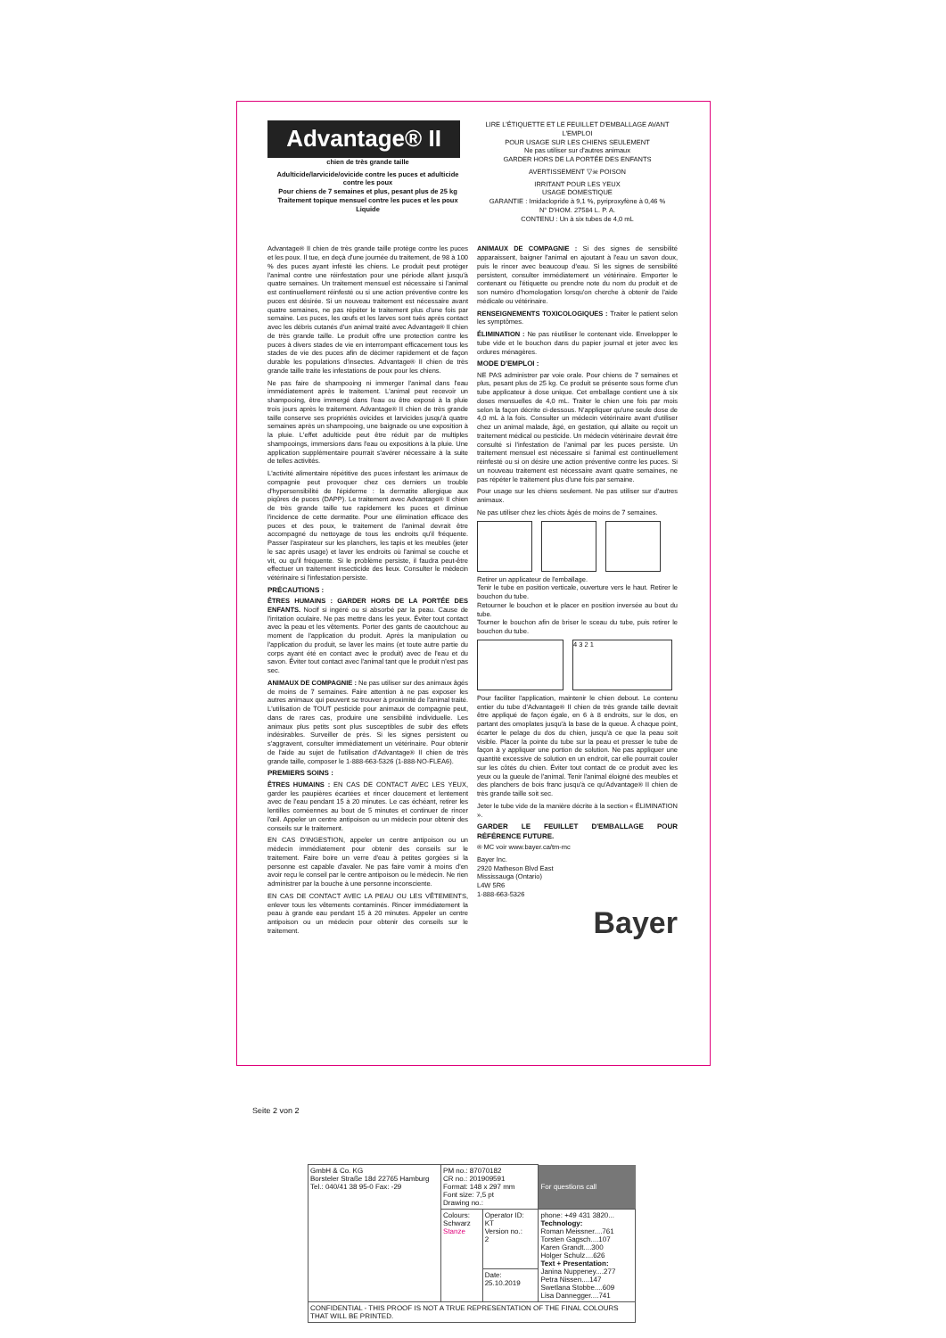Advantage® II
chien de très grande taille
Adulticide/larvicide/ovicide contre les puces et adulticide contre les poux
Pour chiens de 7 semaines et plus, pesant plus de 25 kg
Traitement topique mensuel contre les puces et les poux
Liquide
LIRE L'ÉTIQUETTE ET LE FEUILLET D'EMBALLAGE AVANT L'EMPLOI
POUR USAGE SUR LES CHIENS SEULEMENT
Ne pas utiliser sur d'autres animaux
GARDER HORS DE LA PORTÉE DES ENFANTS
AVERTISSEMENT ▽☠ POISON
IRRITANT POUR LES YEUX
USAGE DOMESTIQUE
GARANTIE : Imidaclopride à 9,1 %, pyriproxyfène à 0,46 %
N° D'HOM. 27584 L. P. A.
CONTENU : Un à six tubes de 4,0 mL
Advantage® II chien de très grande taille protège contre les puces et les poux. Il tue, en deçà d'une journée du traitement, de 98 à 100 % des puces ayant infesté les chiens. Le produit peut protéger l'animal contre une réinfestation pour une période allant jusqu'à quatre semaines. Un traitement mensuel est nécessaire si l'animal est continuellement réinfesté ou si une action préventive contre les puces est désirée. Si un nouveau traitement est nécessaire avant quatre semaines, ne pas répéter le traitement plus d'une fois par semaine. Les puces, les œufs et les larves sont tués après contact avec les débris cutanés d'un animal traité avec Advantage® II chien de très grande taille. Le produit offre une protection contre les puces à divers stades de vie en interrompant efficacement tous les stades de vie des puces afin de décimer rapidement et de façon durable les populations d'insectes. Advantage® II chien de très grande taille traite les infestations de poux pour les chiens.
Ne pas faire de shampooing ni immerger l'animal dans l'eau immédiatement après le traitement. L'animal peut recevoir un shampooing, être immergé dans l'eau ou être exposé à la pluie trois jours après le traitement. Advantage® II chien de très grande taille conserve ses propriétés ovicides et larvicides jusqu'à quatre semaines après un shampooing, une baignade ou une exposition à la pluie. L'effet adulticide peut être réduit par de multiples shampooings, immersions dans l'eau ou expositions à la pluie. Une application supplémentaire pourrait s'avérer nécessaire à la suite de telles activités.
L'activité alimentaire répétitive des puces infestant les animaux de compagnie peut provoquer chez ces derniers un trouble d'hypersensibilité de l'épiderme : la dermatite allergique aux piqûres de puces (DAPP). Le traitement avec Advantage® II chien de très grande taille tue rapidement les puces et diminue l'incidence de cette dermatite. Pour une élimination efficace des puces et des poux, le traitement de l'animal devrait être accompagné du nettoyage de tous les endroits qu'il fréquente. Passer l'aspirateur sur les planchers, les tapis et les meubles (jeter le sac après usage) et laver les endroits où l'animal se couche et vit, ou qu'il fréquente. Si le problème persiste, il faudra peut-être effectuer un traitement insecticide des lieux. Consulter le médecin vétérinaire si l'infestation persiste.
PRÉCAUTIONS :
ÊTRES HUMAINS : GARDER HORS DE LA PORTÉE DES ENFANTS. Nocif si ingéré ou si absorbé par la peau. Cause de l'irritation oculaire. Ne pas mettre dans les yeux. Éviter tout contact avec la peau et les vêtements. Porter des gants de caoutchouc au moment de l'application du produit. Après la manipulation ou l'application du produit, se laver les mains (et toute autre partie du corps ayant été en contact avec le produit) avec de l'eau et du savon. Éviter tout contact avec l'animal tant que le produit n'est pas sec.
ANIMAUX DE COMPAGNIE : Ne pas utiliser sur des animaux âgés de moins de 7 semaines. Faire attention à ne pas exposer les autres animaux qui peuvent se trouver à proximité de l'animal traité. L'utilisation de TOUT pesticide pour animaux de compagnie peut, dans de rares cas, produire une sensibilité individuelle. Les animaux plus petits sont plus susceptibles de subir des effets indésirables. Surveiller de près. Si les signes persistent ou s'aggravent, consulter immédiatement un vétérinaire. Pour obtenir de l'aide au sujet de l'utilisation d'Advantage® II chien de très grande taille, composer le 1-888-663-5326 (1-888-NO-FLEA6).
PREMIERS SOINS :
ÊTRES HUMAINS : EN CAS DE CONTACT AVEC LES YEUX, garder les paupières écartées et rincer doucement et lentement avec de l'eau pendant 15 à 20 minutes. Le cas échéant, retirer les lentilles cornéennes au bout de 5 minutes et continuer de rincer l'œil. Appeler un centre antipoison ou un médecin pour obtenir des conseils sur le traitement.
EN CAS D'INGESTION, appeler un centre antipoison ou un médecin immédiatement pour obtenir des conseils sur le traitement. Faire boire un verre d'eau à petites gorgées si la personne est capable d'avaler. Ne pas faire vomir à moins d'en avoir reçu le conseil par le centre antipoison ou le médecin. Ne rien administrer par la bouche à une personne inconsciente.
EN CAS DE CONTACT AVEC LA PEAU OU LES VÊTEMENTS, enlever tous les vêtements contaminés. Rincer immédiatement la peau à grande eau pendant 15 à 20 minutes. Appeler un centre antipoison ou un médecin pour obtenir des conseils sur le traitement.
ANIMAUX DE COMPAGNIE : Si des signes de sensibilité apparaissent, baigner l'animal en ajoutant à l'eau un savon doux, puis le rincer avec beaucoup d'eau. Si les signes de sensibilité persistent, consulter immédiatement un vétérinaire. Emporter le contenant ou l'étiquette ou prendre note du nom du produit et de son numéro d'homologation lorsqu'on cherche à obtenir de l'aide médicale ou vétérinaire.
RENSEIGNEMENTS TOXICOLOGIQUES : Traiter le patient selon les symptômes.
ÉLIMINATION : Ne pas réutiliser le contenant vide. Envelopper le tube vide et le bouchon dans du papier journal et jeter avec les ordures ménagères.
MODE D'EMPLOI :
NE PAS administrer par voie orale. Pour chiens de 7 semaines et plus, pesant plus de 25 kg. Ce produit se présente sous forme d'un tube applicateur à dose unique. Cet emballage contient une à six doses mensuelles de 4,0 mL. Traiter le chien une fois par mois selon la façon décrite ci-dessous. N'appliquer qu'une seule dose de 4,0 mL à la fois. Consulter un médecin vétérinaire avant d'utiliser chez un animal malade, âgé, en gestation, qui allaite ou reçoit un traitement médical ou pesticide. Un médecin vétérinaire devrait être consulté si l'infestation de l'animal par les puces persiste. Un traitement mensuel est nécessaire si l'animal est continuellement réinfesté ou si on désire une action préventive contre les puces. Si un nouveau traitement est nécessaire avant quatre semaines, ne pas répéter le traitement plus d'une fois par semaine.
Pour usage sur les chiens seulement. Ne pas utiliser sur d'autres animaux.
Ne pas utiliser chez les chiots âgés de moins de 7 semaines.
Retirer un applicateur de l'emballage.
Tenir le tube en position verticale, ouverture vers le haut. Retirer le bouchon du tube.
Retourner le bouchon et le placer en position inversée au bout du tube.
Tourner le bouchon afin de briser le sceau du tube, puis retirer le bouchon du tube.
4 3 2 1
Pour faciliter l'application, maintenir le chien debout. Le contenu entier du tube d'Advantage® II chien de très grande taille devrait être appliqué de façon égale, en 6 à 8 endroits, sur le dos, en partant des omoplates jusqu'à la base de la queue. À chaque point, écarter le pelage du dos du chien, jusqu'à ce que la peau soit visible. Placer la pointe du tube sur la peau et presser le tube de façon à y appliquer une portion de solution. Ne pas appliquer une quantité excessive de solution en un endroit, car elle pourrait couler sur les côtés du chien. Éviter tout contact de ce produit avec les yeux ou la gueule de l'animal. Tenir l'animal éloigné des meubles et des planchers de bois franc jusqu'à ce qu'Advantage® II chien de très grande taille soit sec.
Jeter le tube vide de la manière décrite à la section « ÉLIMINATION ».
GARDER LE FEUILLET D'EMBALLAGE POUR RÉFÉRENCE FUTURE.
® MC voir www.bayer.ca/tm-mc
Bayer Inc.
2920 Matheson Blvd East
Mississauga (Ontario)
L4W 5R6
1-888-663-5326
Bayer
Seite 2 von 2
| GmbH & Co. KG Borsteler Straße 18d 22765 Hamburg Tel.: 040/41 38 95-0 Fax: -29 | PM no.: 87070182 CR no.: 201909591 Format: 148 x 297 mm Font size: 7,5 pt Drawing no.: | | For questions call |
| | Colours: Schwarz Stanze | Operator ID: KT Version no.: 2 | phone: +49 431 3820... Technology: Roman Meissner....761 Torsten Gagsch....107 Karen Grandt....300 Holger Schulz....626 Text + Presentation: Janina Nuppeney....277 Petra Nissen....147 Swetlana Stobbe....609 Lisa Dannegger....741 |
| | | Date: 25.10.2019 | |
| CONFIDENTIAL - THIS PROOF IS NOT A TRUE REPRESENTATION OF THE FINAL COLOURS THAT WILL BE PRINTED. | | | |